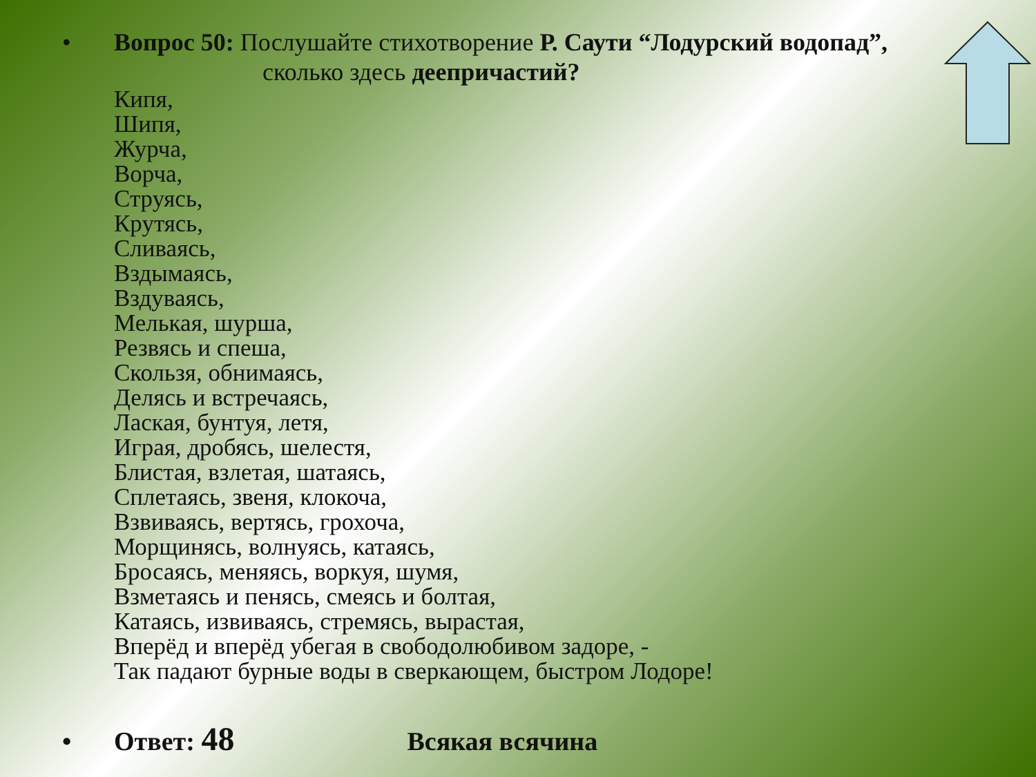• Вопрос 50: Послушайте стихотворение Р. Саути “Лодурский водопад”,
сколько здесь деепричастий?
Кипя,
Шипя,
Журча,
Ворча,
Струясь,
Крутясь,
Сливаясь,
Вздымаясь,
Вздуваясь,
Мелькая, шурша,
Резвясь и спеша,
Скользя, обнимаясь,
Делясь и встречаясь,
Лаская, бунтуя, летя,
Играя, дробясь, шелестя,
Блистая, взлетая, шатаясь,
Сплетаясь, звеня, клокоча,
Взвиваясь, вертясь, грохоча,
Морщинясь, волнуясь, катаясь,
Бросаясь, меняясь, воркуя, шумя,
Взметаясь и пенясь, смеясь и болтая,
Катаясь, извиваясь, стремясь, вырастая,
Вперёд и вперёд убегая в свободолюбивом задоре, -
Так падают бурные воды в сверкающем, быстром Лодоре!
• Ответ: 48
Всякая всячина